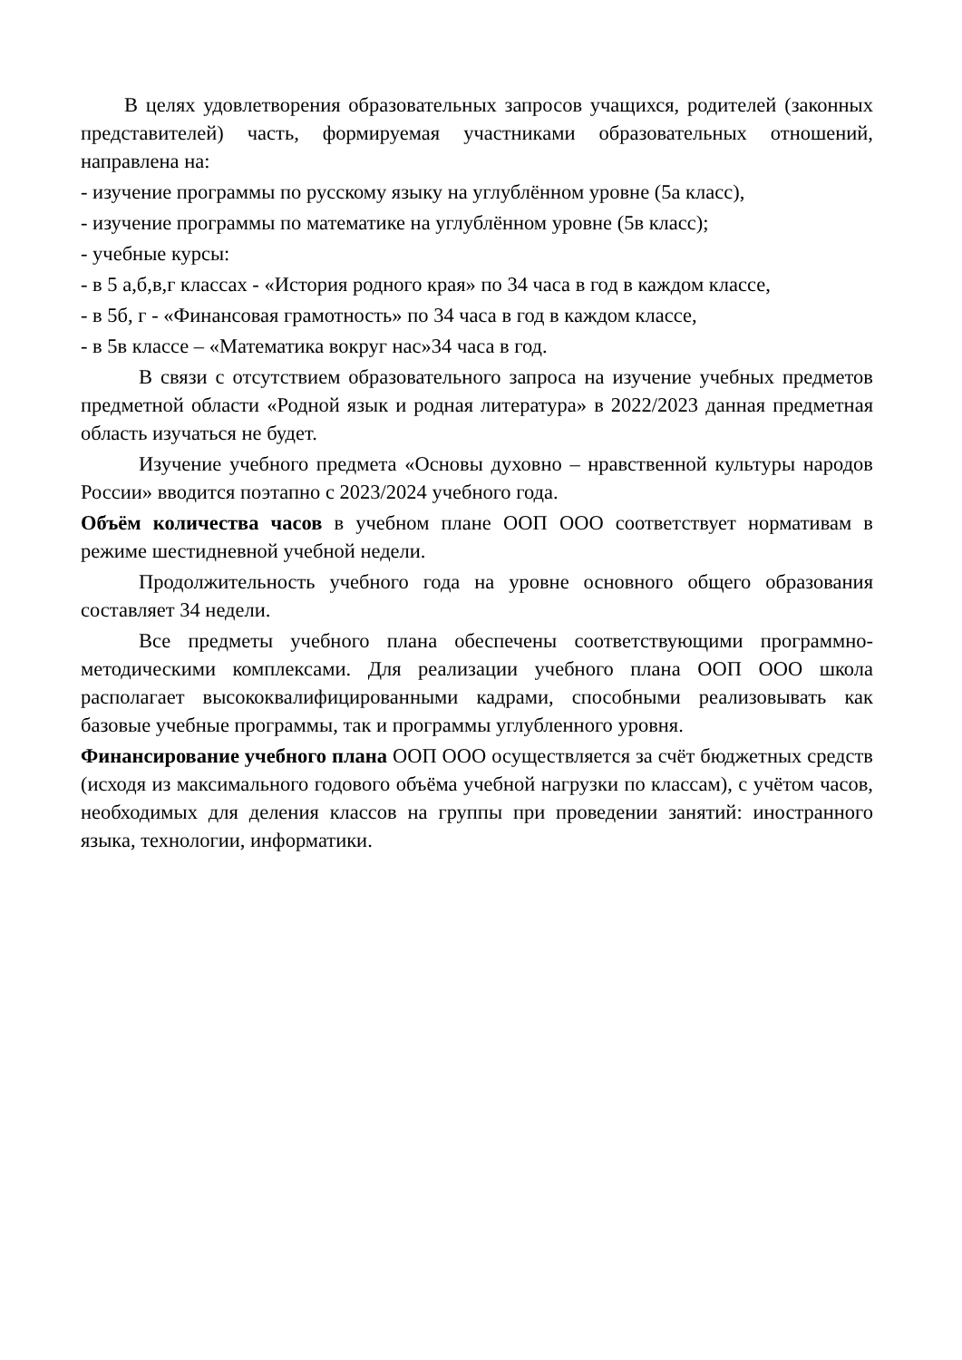В целях удовлетворения образовательных запросов учащихся, родителей (законных представителей) часть, формируемая участниками образовательных отношений, направлена на:
- изучение программы по русскому языку на углублённом уровне (5а класс),
- изучение программы по математике на углублённом уровне (5в класс);
- учебные курсы:
- в 5 а,б,в,г классах - «История родного края» по 34 часа в год в каждом классе,
- в 5б, г - «Финансовая грамотность» по 34 часа в год в каждом классе,
- в 5в классе – «Математика вокруг нас»34 часа в год.
В связи с отсутствием образовательного запроса на изучение учебных предметов предметной области «Родной язык и родная литература» в 2022/2023 данная предметная область изучаться не будет.
Изучение учебного предмета «Основы духовно – нравственной культуры народов России» вводится поэтапно с 2023/2024 учебного года.
Объём количества часов в учебном плане ООП ООО соответствует нормативам в режиме шестидневной учебной недели.
Продолжительность учебного года на уровне основного общего образования составляет 34 недели.
Все предметы учебного плана обеспечены соответствующими программно-методическими комплексами. Для реализации учебного плана ООП ООО школа располагает высококвалифицированными кадрами, способными реализовывать как базовые учебные программы, так и программы углубленного уровня.
Финансирование учебного плана ООП ООО осуществляется за счёт бюджетных средств (исходя из максимального годового объёма учебной нагрузки по классам), с учётом часов, необходимых для деления классов на группы при проведении занятий: иностранного языка, технологии, информатики.